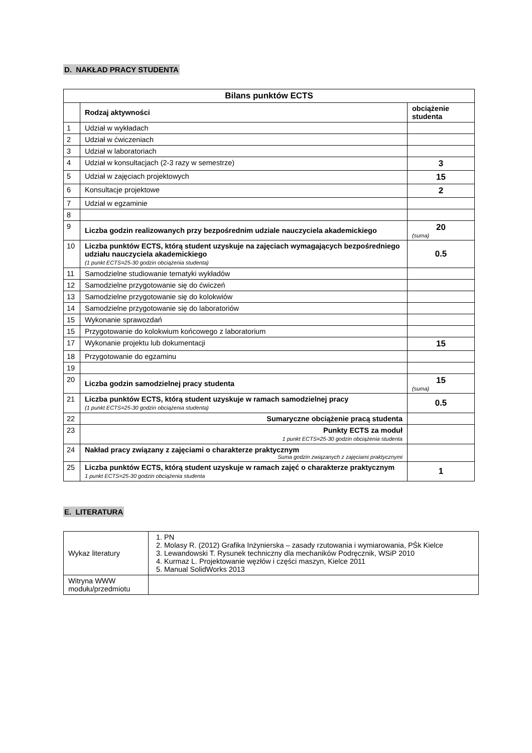D. NAKŁAD PRACY STUDENTA
| Bilans punktów ECTS | | |
| --- | --- | --- |
| | Rodzaj aktywności | obciążenie studenta |
| 1 | Udział w wykładach | |
| 2 | Udział w ćwiczeniach | |
| 3 | Udział w laboratoriach | |
| 4 | Udział w konsultacjach (2-3 razy w semestrze) | 3 |
| 5 | Udział w zajęciach projektowych | 15 |
| 6 | Konsultacje projektowe | 2 |
| 7 | Udział w egzaminie | |
| 8 | | |
| 9 | Liczba godzin realizowanych przy bezpośrednim udziale nauczyciela akademickiego | 20 (suma) |
| 10 | Liczba punktów ECTS, którą student uzyskuje na zajęciach wymagających bezpośredniego udziału nauczyciela akademickiego (1 punkt ECTS=25-30 godzin obciążenia studenta) | 0.5 |
| 11 | Samodzielne studiowanie tematyki wykładów | |
| 12 | Samodzielne przygotowanie się do ćwiczeń | |
| 13 | Samodzielne przygotowanie się do kolokwiów | |
| 14 | Samodzielne przygotowanie się do laboratoriów | |
| 15 | Wykonanie sprawozdań | |
| 15 | Przygotowanie do kolokwium końcowego z laboratorium | |
| 17 | Wykonanie projektu lub dokumentacji | 15 |
| 18 | Przygotowanie do egzaminu | |
| 19 | | |
| 20 | Liczba godzin samodzielnej pracy studenta | 15 (suma) |
| 21 | Liczba punktów ECTS, którą student uzyskuje w ramach samodzielnej pracy (1 punkt ECTS=25-30 godzin obciążenia studenta) | 0.5 |
| 22 | Sumaryczne obciążenie pracą studenta | |
| 23 | Punkty ECTS za moduł 1 punkt ECTS=25-30 godzin obciążenia studenta | |
| 24 | Nakład pracy związany z zajęciami o charakterze praktycznym Suma godzin związanych z zajęciami praktycznymi | |
| 25 | Liczba punktów ECTS, którą student uzyskuje w ramach zajęć o charakterze praktycznym 1 punkt ECTS=25-30 godzin obciążenia studenta | 1 |
E. LITERATURA
| Wykaz literatury | 1. PN 2. Molasy R. (2012) Grafika Inżynierska – zasady rzutowania i wymiarowania, PŚk Kielce 3. Lewandowski T. Rysunek techniczny dla mechaników Podręcznik, WSiP 2010 4. Kurmaz L. Projektowanie węzłów i części maszyn, Kielce 2011 5. Manual SolidWorks 2013 |
| Witryna WWW modułu/przedmiotu | |